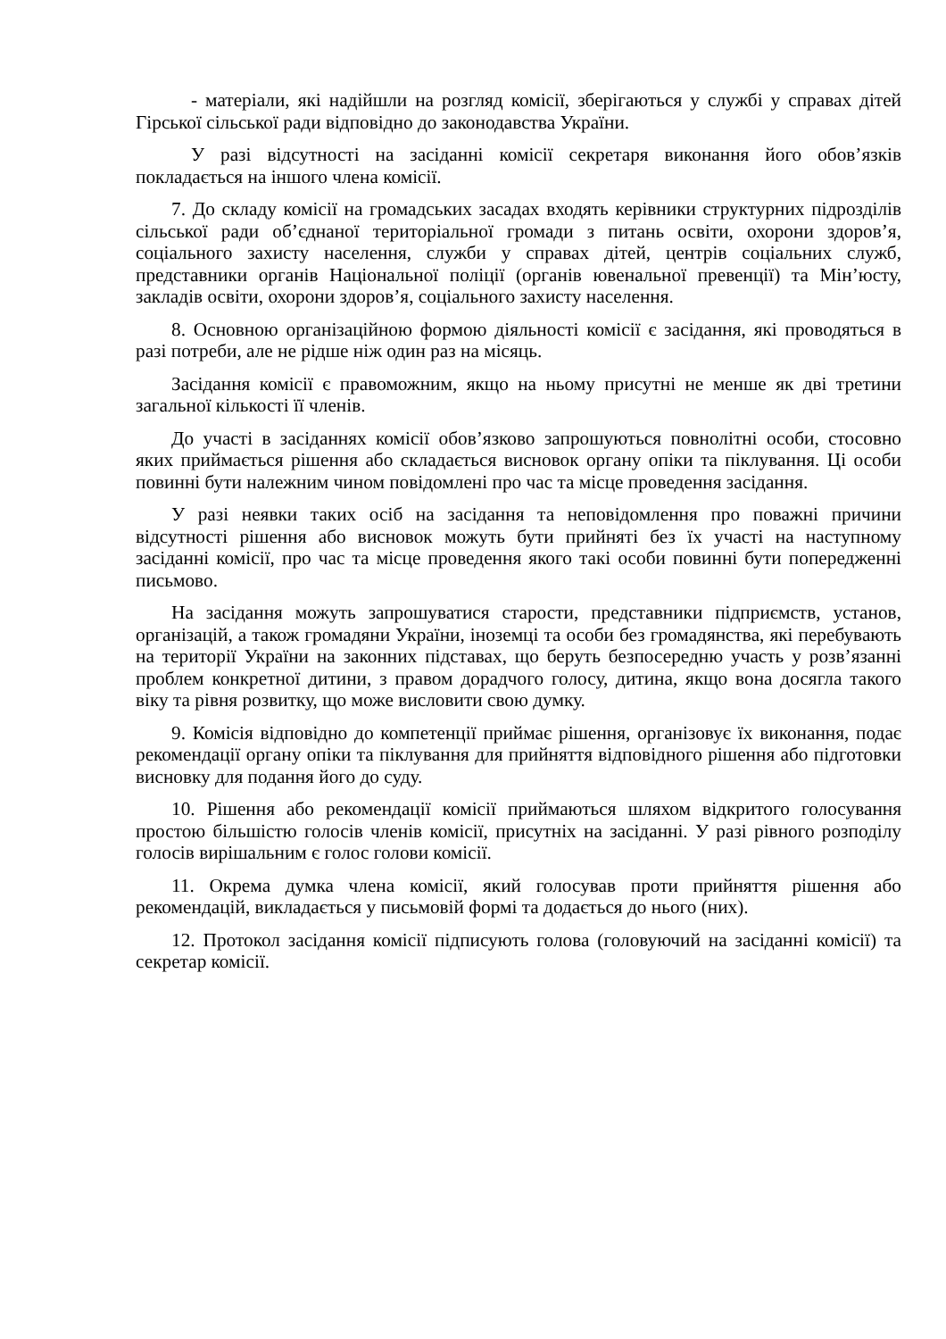- матеріали, які надійшли на розгляд комісії, зберігаються у службі у справах дітей Гірської сільської ради відповідно до законодавства України.
У разі відсутності на засіданні комісії секретаря виконання його обов’язків покладається на іншого члена комісії.
7. До складу комісії на громадських засадах входять керівники структурних підрозділів сільської ради об’єднаної територіальної громади з питань освіти, охорони здоров’я, соціального захисту населення, служби у справах дітей, центрів соціальних служб, представники органів Національної поліції (органів ювенальної превенції) та Мін’юсту, закладів освіти, охорони здоров’я, соціального захисту населення.
8. Основною організаційною формою діяльності комісії є засідання, які проводяться в разі потреби, але не рідше ніж один раз на місяць.
Засідання комісії є правоможним, якщо на ньому присутні не менше як дві третини загальної кількості її членів.
До участі в засіданнях комісії обов’язково запрошуються повнолітні особи, стосовно яких приймається рішення або складається висновок органу опіки та піклування. Ці особи повинні бути належним чином повідомлені про час та місце проведення засідання.
У разі неявки таких осіб на засідання та неповідомлення про поважні причини відсутності рішення або висновок можуть бути прийняті без їх участі на наступному засіданні комісії, про час та місце проведення якого такі особи повинні бути попередженні письмово.
На засідання можуть запрошуватися старости, представники підприємств, установ, організацій, а також громадяни України, іноземці та особи без громадянства, які перебувають на території України на законних підставах, що беруть безпосередню участь у розв’язанні проблем конкретної дитини, з правом дорадчого голосу, дитина, якщо вона досягла такого віку та рівня розвитку, що може висловити свою думку.
9. Комісія відповідно до компетенції приймає рішення, організовує їх виконання, подає рекомендації органу опіки та піклування для прийняття відповідного рішення або підготовки висновку для подання його до суду.
10. Рішення або рекомендації комісії приймаються шляхом відкритого голосування простою більшістю голосів членів комісії, присутніх на засіданні. У разі рівного розподілу голосів вирішальним є голос голови комісії.
11. Окрема думка члена комісії, який голосував проти прийняття рішення або рекомендацій, викладається у письмовій формі та додається до нього (них).
12. Протокол засідання комісії підписують голова (головуючий на засіданні комісії) та секретар комісії.